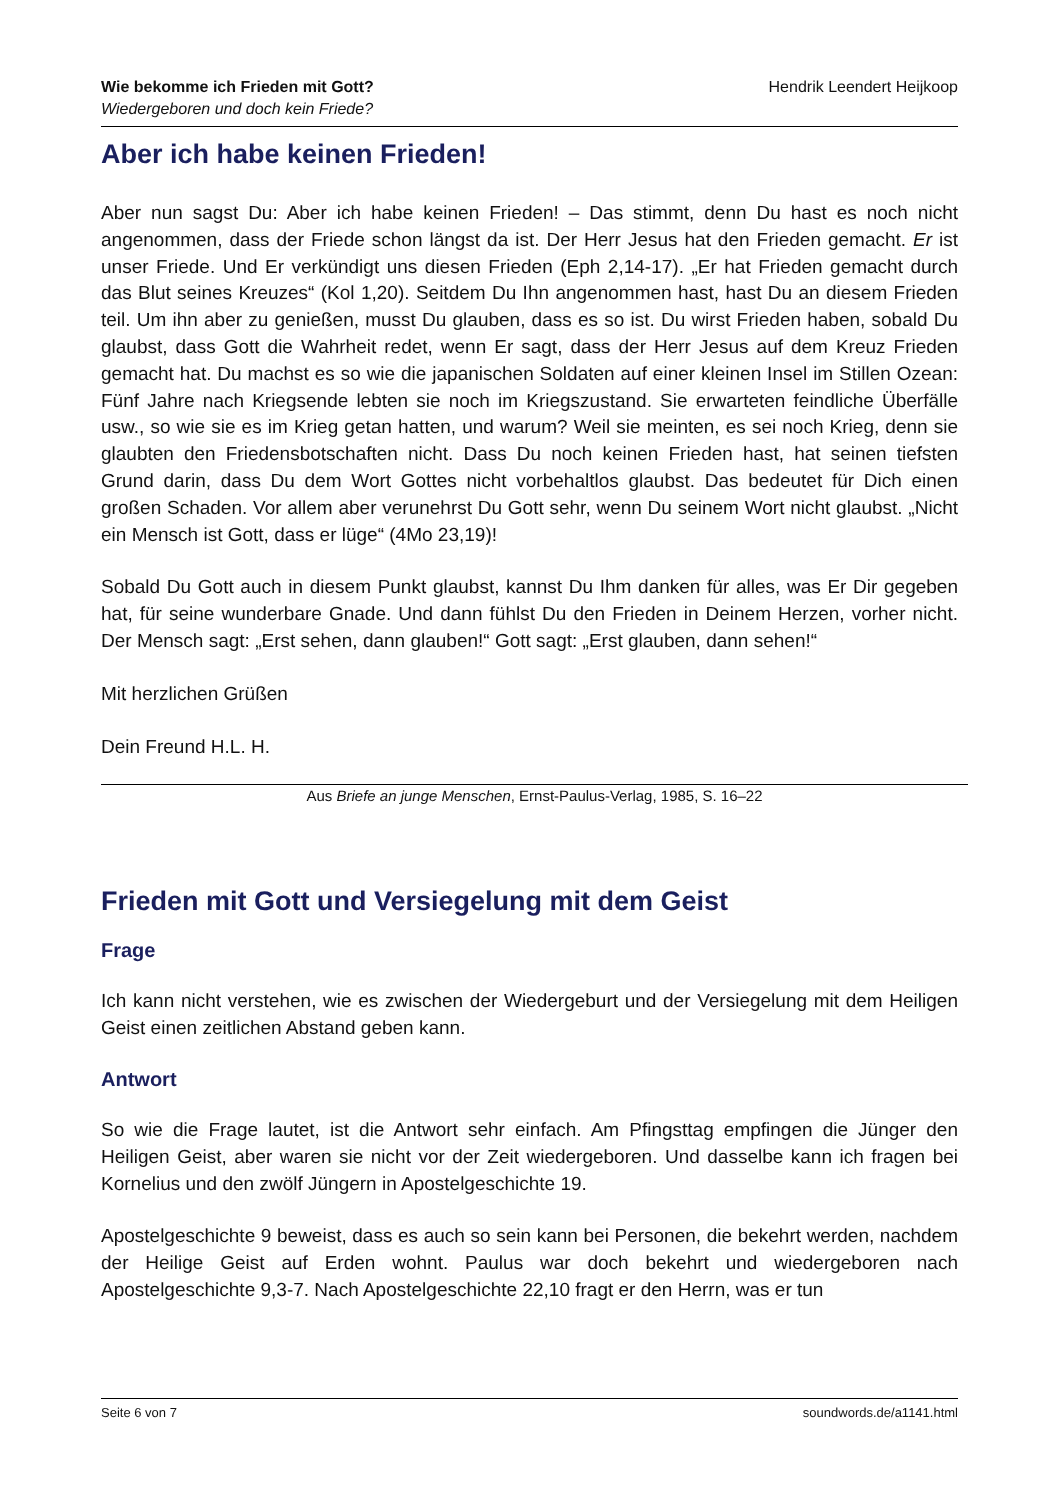Wie bekomme ich Frieden mit Gott?
Wiedergeboren und doch kein Friede?
Hendrik Leendert Heijkoop
Aber ich habe keinen Frieden!
Aber nun sagst Du: Aber ich habe keinen Frieden! – Das stimmt, denn Du hast es noch nicht angenommen, dass der Friede schon längst da ist. Der Herr Jesus hat den Frieden gemacht. Er ist unser Friede. Und Er verkündigt uns diesen Frieden (Eph 2,14-17). „Er hat Frieden gemacht durch das Blut seines Kreuzes“ (Kol 1,20). Seitdem Du Ihn angenommen hast, hast Du an diesem Frieden teil. Um ihn aber zu genießen, musst Du glauben, dass es so ist. Du wirst Frieden haben, sobald Du glaubst, dass Gott die Wahrheit redet, wenn Er sagt, dass der Herr Jesus auf dem Kreuz Frieden gemacht hat. Du machst es so wie die japanischen Soldaten auf einer kleinen Insel im Stillen Ozean: Fünf Jahre nach Kriegsende lebten sie noch im Kriegszustand. Sie erwarteten feindliche Überfälle usw., so wie sie es im Krieg getan hatten, und warum? Weil sie meinten, es sei noch Krieg, denn sie glaubten den Friedensbotschaften nicht. Dass Du noch keinen Frieden hast, hat seinen tiefsten Grund darin, dass Du dem Wort Gottes nicht vorbehaltlos glaubst. Das bedeutet für Dich einen großen Schaden. Vor allem aber verunehrst Du Gott sehr, wenn Du seinem Wort nicht glaubst. „Nicht ein Mensch ist Gott, dass er lüge“ (4Mo 23,19)!
Sobald Du Gott auch in diesem Punkt glaubst, kannst Du Ihm danken für alles, was Er Dir gegeben hat, für seine wunderbare Gnade. Und dann fühlst Du den Frieden in Deinem Herzen, vorher nicht. Der Mensch sagt: „Erst sehen, dann glauben!“ Gott sagt: „Erst glauben, dann sehen!“
Mit herzlichen Grüßen
Dein Freund H.L. H.
Aus Briefe an junge Menschen, Ernst-Paulus-Verlag, 1985, S. 16–22
Frieden mit Gott und Versiegelung mit dem Geist
Frage
Ich kann nicht verstehen, wie es zwischen der Wiedergeburt und der Versiegelung mit dem Heiligen Geist einen zeitlichen Abstand geben kann.
Antwort
So wie die Frage lautet, ist die Antwort sehr einfach. Am Pfingsttag empfingen die Jünger den Heiligen Geist, aber waren sie nicht vor der Zeit wiedergeboren. Und dasselbe kann ich fragen bei Kornelius und den zwölf Jüngern in Apostelgeschichte 19.
Apostelgeschichte 9 beweist, dass es auch so sein kann bei Personen, die bekehrt werden, nachdem der Heilige Geist auf Erden wohnt. Paulus war doch bekehrt und wiedergeboren nach Apostelgeschichte 9,3-7. Nach Apostelgeschichte 22,10 fragt er den Herrn, was er tun
Seite 6 von 7 soundwords.de/a1141.html